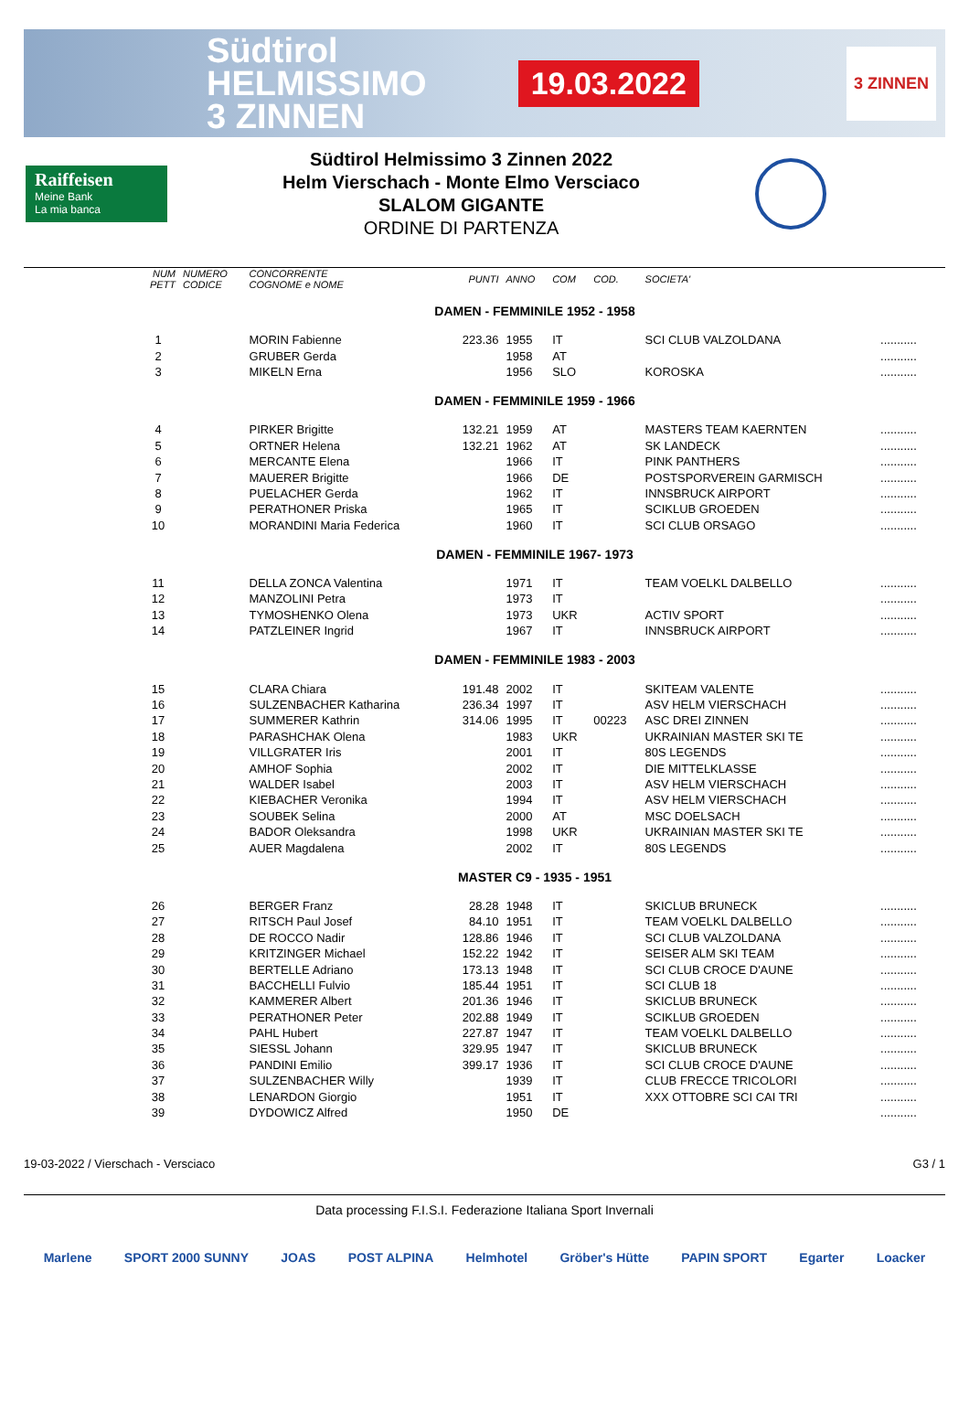Südtirol
HELMISSIMO
3 ZINNEN
19.03.2022
3 ZINNEN
Raiffeisen
Meine Bank
La mia banca
Südtirol Helmissimo 3 Zinnen 2022
Helm Vierschach - Monte Elmo Versciaco
SLALOM GIGANTE
ORDINE DI PARTENZA
| NUM PETT | NUMERO CODICE | CONCORRENTE COGNOME e NOME | PUNTI | ANNO | COM | COD. | SOCIETA' | |
| --- | --- | --- | --- | --- | --- | --- | --- | --- |
| DAMEN - FEMMINILE 1952 - 1958 | | | | | | | | |
| 1 | | MORIN Fabienne | 223.36 | 1955 | IT | | SCI CLUB VALZOLDANA | ........... |
| 2 | | GRUBER Gerda | | 1958 | AT | | | ........... |
| 3 | | MIKELN Erna | | 1956 | SLO | | KOROSKA | ........... |
| DAMEN - FEMMINILE 1959 - 1966 | | | | | | | | |
| 4 | | PIRKER Brigitte | 132.21 | 1959 | AT | | MASTERS TEAM KAERNTEN | ........... |
| 5 | | ORTNER Helena | 132.21 | 1962 | AT | | SK LANDECK | ........... |
| 6 | | MERCANTE Elena | | 1966 | IT | | PINK PANTHERS | ........... |
| 7 | | MAUERER Brigitte | | 1966 | DE | | POSTSPORVEREIN GARMISCH | ........... |
| 8 | | PUELACHER Gerda | | 1962 | IT | | INNSBRUCK AIRPORT | ........... |
| 9 | | PERATHONER Priska | | 1965 | IT | | SCIKLUB GROEDEN | ........... |
| 10 | | MORANDINI Maria Federica | | 1960 | IT | | SCI CLUB ORSAGO | ........... |
| DAMEN - FEMMINILE 1967- 1973 | | | | | | | | |
| 11 | | DELLA ZONCA Valentina | | 1971 | IT | | TEAM VOELKL DALBELLO | ........... |
| 12 | | MANZOLINI Petra | | 1973 | IT | | | ........... |
| 13 | | TYMOSHENKO Olena | | 1973 | UKR | | ACTIV SPORT | ........... |
| 14 | | PATZLEINER Ingrid | | 1967 | IT | | INNSBRUCK AIRPORT | ........... |
| DAMEN - FEMMINILE 1983 - 2003 | | | | | | | | |
| 15 | | CLARA Chiara | 191.48 | 2002 | IT | | SKITEAM VALENTE | ........... |
| 16 | | SULZENBACHER Katharina | 236.34 | 1997 | IT | | ASV HELM VIERSCHACH | ........... |
| 17 | | SUMMERER Kathrin | 314.06 | 1995 | IT | 00223 | ASC DREI ZINNEN | ........... |
| 18 | | PARASHCHAK Olena | | 1983 | UKR | | UKRAINIAN MASTER SKI TE | ........... |
| 19 | | VILLGRATER Iris | | 2001 | IT | | 80S LEGENDS | ........... |
| 20 | | AMHOF Sophia | | 2002 | IT | | DIE MITTELKLASSE | ........... |
| 21 | | WALDER Isabel | | 2003 | IT | | ASV HELM VIERSCHACH | ........... |
| 22 | | KIEBACHER Veronika | | 1994 | IT | | ASV HELM VIERSCHACH | ........... |
| 23 | | SOUBEK Selina | | 2000 | AT | | MSC DOELSACH | ........... |
| 24 | | BADOR Oleksandra | | 1998 | UKR | | UKRAINIAN MASTER SKI TE | ........... |
| 25 | | AUER Magdalena | | 2002 | IT | | 80S LEGENDS | ........... |
| MASTER C9 - 1935 - 1951 | | | | | | | | |
| 26 | | BERGER Franz | 28.28 | 1948 | IT | | SKICLUB BRUNECK | ........... |
| 27 | | RITSCH Paul Josef | 84.10 | 1951 | IT | | TEAM VOELKL DALBELLO | ........... |
| 28 | | DE ROCCO Nadir | 128.86 | 1946 | IT | | SCI CLUB VALZOLDANA | ........... |
| 29 | | KRITZINGER Michael | 152.22 | 1942 | IT | | SEISER ALM SKI TEAM | ........... |
| 30 | | BERTELLE Adriano | 173.13 | 1948 | IT | | SCI CLUB CROCE D'AUNE | ........... |
| 31 | | BACCHELLI Fulvio | 185.44 | 1951 | IT | | SCI CLUB 18 | ........... |
| 32 | | KAMMERER Albert | 201.36 | 1946 | IT | | SKICLUB BRUNECK | ........... |
| 33 | | PERATHONER Peter | 202.88 | 1949 | IT | | SCIKLUB GROEDEN | ........... |
| 34 | | PAHL Hubert | 227.87 | 1947 | IT | | TEAM VOELKL DALBELLO | ........... |
| 35 | | SIESSL Johann | 329.95 | 1947 | IT | | SKICLUB BRUNECK | ........... |
| 36 | | PANDINI Emilio | 399.17 | 1936 | IT | | SCI CLUB CROCE D'AUNE | ........... |
| 37 | | SULZENBACHER Willy | | 1939 | IT | | CLUB FRECCE TRICOLORI | ........... |
| 38 | | LENARDON Giorgio | | 1951 | IT | | XXX OTTOBRE SCI CAI TRI | ........... |
| 39 | | DYDOWICZ Alfred | | 1950 | DE | | | ........... |
19-03-2022 / Vierschach - Versciaco G3 / 1
Data processing F.I.S.I. Federazione Italiana Sport Invernali
Marlene SPORT 2000 SUNNY JOAS POST ALPINA Helmhotel Gröber's Hütte PAPIN SPORT Egarter Loacker